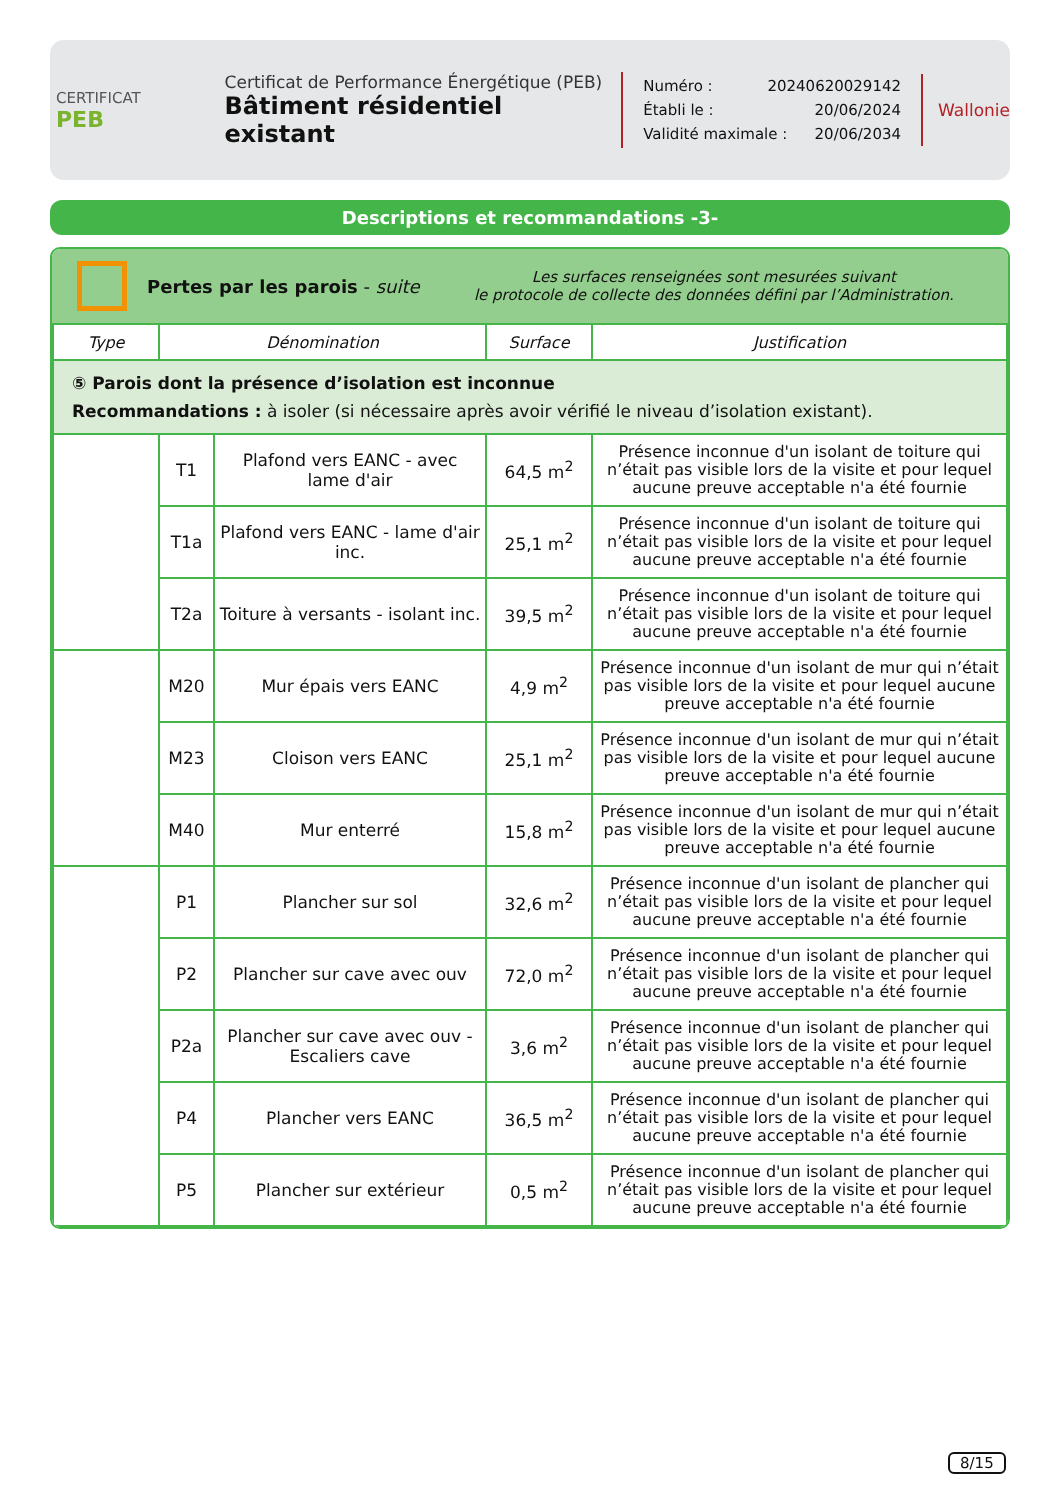CERTIFICAT
PEB
Certificat de Performance Énergétique (PEB)
Bâtiment résidentiel existant
Numéro : 20240620029142
Établi le : 20/06/2024
Validité maximale : 20/06/2034
Wallonie
Descriptions et recommandations -3-
Pertes par les parois - suite
Les surfaces renseignées sont mesurées suivant
le protocole de collecte des données défini par l’Administration.
| Type | Dénomination | | Surface | Justification |
| --- | --- | --- | --- | --- |
| ⑤ Parois dont la présence d’isolation est inconnue Recommandations : à isoler (si nécessaire après avoir vérifié le niveau d’isolation existant). | | | | |
| | T1 | Plafond vers EANC - avec lame d'air | 64,5 m<sup>2</sup> | Présence inconnue d'un isolant de toiture qui n’était pas visible lors de la visite et pour lequel aucune preuve acceptable n'a été fournie |
| | T1a | Plafond vers EANC - lame d'air inc. | 25,1 m<sup>2</sup> | Présence inconnue d'un isolant de toiture qui n’était pas visible lors de la visite et pour lequel aucune preuve acceptable n'a été fournie |
| | T2a | Toiture à versants - isolant inc. | 39,5 m<sup>2</sup> | Présence inconnue d'un isolant de toiture qui n’était pas visible lors de la visite et pour lequel aucune preuve acceptable n'a été fournie |
| | M20 | Mur épais vers EANC | 4,9 m<sup>2</sup> | Présence inconnue d'un isolant de mur qui n’était pas visible lors de la visite et pour lequel aucune preuve acceptable n'a été fournie |
| | M23 | Cloison vers EANC | 25,1 m<sup>2</sup> | Présence inconnue d'un isolant de mur qui n’était pas visible lors de la visite et pour lequel aucune preuve acceptable n'a été fournie |
| | M40 | Mur enterré | 15,8 m<sup>2</sup> | Présence inconnue d'un isolant de mur qui n’était pas visible lors de la visite et pour lequel aucune preuve acceptable n'a été fournie |
| | P1 | Plancher sur sol | 32,6 m<sup>2</sup> | Présence inconnue d'un isolant de plancher qui n’était pas visible lors de la visite et pour lequel aucune preuve acceptable n'a été fournie |
| | P2 | Plancher sur cave avec ouv | 72,0 m<sup>2</sup> | Présence inconnue d'un isolant de plancher qui n’était pas visible lors de la visite et pour lequel aucune preuve acceptable n'a été fournie |
| | P2a | Plancher sur cave avec ouv - Escaliers cave | 3,6 m<sup>2</sup> | Présence inconnue d'un isolant de plancher qui n’était pas visible lors de la visite et pour lequel aucune preuve acceptable n'a été fournie |
| | P4 | Plancher vers EANC | 36,5 m<sup>2</sup> | Présence inconnue d'un isolant de plancher qui n’était pas visible lors de la visite et pour lequel aucune preuve acceptable n'a été fournie |
| | P5 | Plancher sur extérieur | 0,5 m<sup>2</sup> | Présence inconnue d'un isolant de plancher qui n’était pas visible lors de la visite et pour lequel aucune preuve acceptable n'a été fournie |
8/15